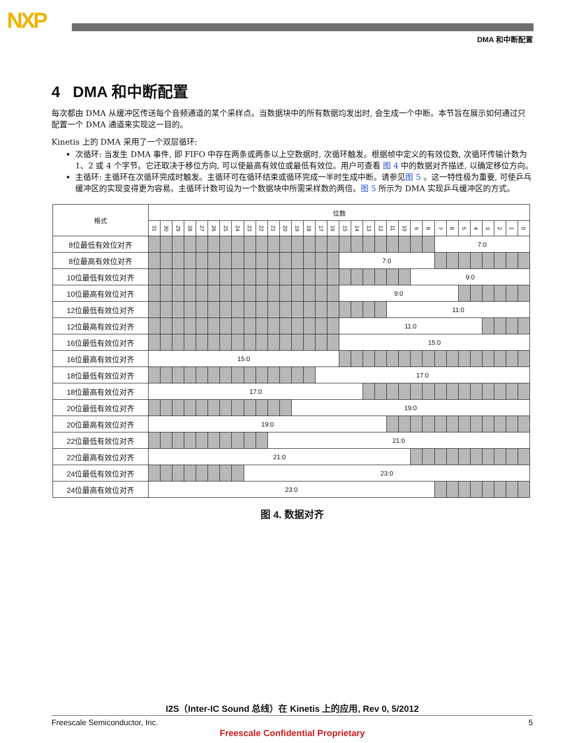NXP
DMA 和中断配置
4 DMA 和中断配置
每次都由 DMA 从缓冲区传送每个音频通道的某个采样点。当数据块中的所有数据均发出时, 会生成一个中断。本节旨在展示如何通过只配置一个 DMA 通道来实现这一目的。
Kinetis 上的 DMA 采用了一个双层循环:
次循环: 当发生 DMA 事件, 即 FIFO 中存在两条或两条以上空数据时, 次循环触发。根据帧中定义的有效位数, 次循环传输计数为 1、2 或 4 个字节。它还取决于移位方向, 可以使最高有效位或最低有效位。用户可查看 图 4 中的数据对齐描述, 以确定移位方向。
主循环: 主循环在次循环完成时触发。主循环可在循环结束或循环完成一半时生成中断。请参见图 5 。这一特性极为重要, 可使乒乓缓冲区的实现变得更为容易。主循环计数可设为一个数据块中所需采样数的两倍。图 5 所示为 DMA 实现乒乓缓冲区的方式。
| 格式 | 位数 | | | | | | | | | | | | | | | | | | | | | | | | | | | | | | | |
| --- | --- | --- | --- | --- | --- | --- | --- | --- | --- | --- | --- | --- | --- | --- | --- | --- | --- | --- | --- | --- | --- | --- | --- | --- | --- | --- | --- | --- | --- | --- | --- | --- |
| | 31 | 30 | 29 | 28 | 27 | 26 | 25 | 24 | 23 | 22 | 21 | 20 | 19 | 18 | 17 | 16 | 15 | 14 | 13 | 12 | 11 | 10 | 9 | 8 | 7 | 6 | 5 | 4 | 3 | 2 | 1 | 0 |
| 8位最低有效位对齐 | | | | | | | | | | | | | | | | | | | | | | | | | 7:0 | | | | | | | |
| 8位最高有效位对齐 | | | | | | | | | | | | | | | | | 7:0 | | | | | | | | | | | | | | | |
| 10位最低有效位对齐 | | | | | | | | | | | | | | | | | | | | | | | 9:0 | | | | | | | | | |
| 10位最高有效位对齐 | | | | | | | | | | | | | | | | | 9:0 | | | | | | | | | | | | | | | |
| 12位最低有效位对齐 | | | | | | | | | | | | | | | | | | | | | 11:0 | | | | | | | | | | | |
| 12位最高有效位对齐 | | | | | | | | | | | | | | | | | 11:0 | | | | | | | | | | | | | | | |
| 16位最低有效位对齐 | | | | | | | | | | | | | | | | | 15:0 | | | | | | | | | | | | | | | |
| 16位最高有效位对齐 | 15:0 | | | | | | | | | | | | | | | | | | | | | | | | | | | | | | | |
| 18位最低有效位对齐 | | | | | | | | | | | | | | | 17:0 | | | | | | | | | | | | | | | | | |
| 18位最高有效位对齐 | 17:0 | | | | | | | | | | | | | | | | | | | | | | | | | | | | | | | |
| 20位最低有效位对齐 | | | | | | | | | | | | | 19:0 | | | | | | | | | | | | | | | | | | | |
| 20位最高有效位对齐 | 19:0 | | | | | | | | | | | | | | | | | | | | | | | | | | | | | | | |
| 22位最低有效位对齐 | | | | | | | | | | | 21:0 | | | | | | | | | | | | | | | | | | | | | |
| 22位最高有效位对齐 | 21:0 | | | | | | | | | | | | | | | | | | | | | | | | | | | | | | | |
| 24位最低有效位对齐 | | | | | | | | | 23:0 | | | | | | | | | | | | | | | | | | | | | | | |
| 24位最高有效位对齐 | 23:0 | | | | | | | | | | | | | | | | | | | | | | | | | | | | | | | |
图 4. 数据对齐
I2S（Inter-IC Sound 总线）在 Kinetis 上的应用, Rev 0, 5/2012
Freescale Semiconductor, Inc. 5
Freescale Confidential Proprietary